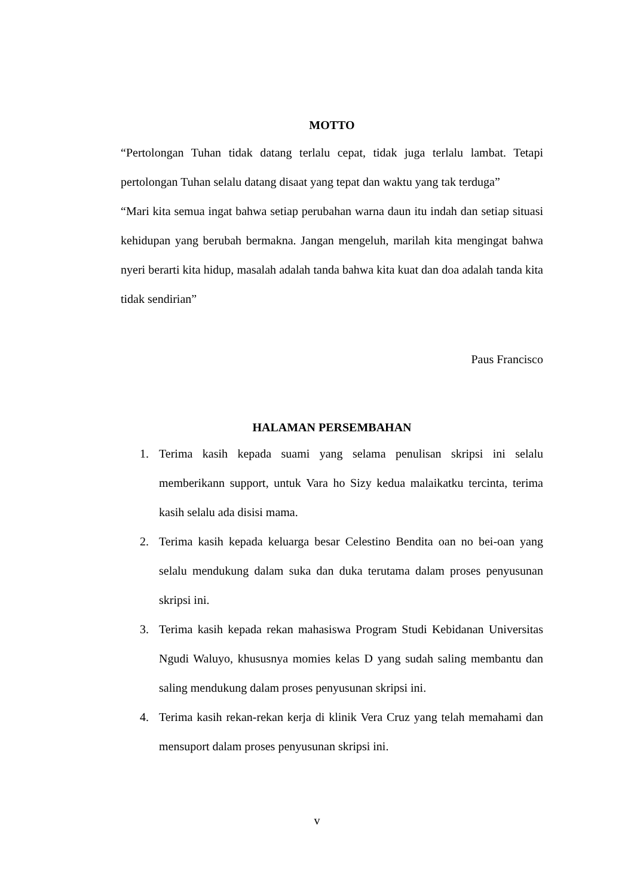MOTTO
“Pertolongan Tuhan tidak datang terlalu cepat, tidak juga terlalu lambat. Tetapi pertolongan Tuhan selalu datang disaat yang tepat dan waktu yang tak terduga”
“Mari kita semua ingat bahwa setiap perubahan warna daun itu indah dan setiap situasi kehidupan yang berubah bermakna. Jangan mengeluh, marilah kita mengingat bahwa nyeri berarti kita hidup, masalah adalah tanda bahwa kita kuat dan doa adalah tanda kita tidak sendirian”
Paus Francisco
HALAMAN PERSEMBAHAN
1. Terima kasih kepada suami yang selama penulisan skripsi ini selalu memberikann support, untuk Vara ho Sizy kedua malaikatku tercinta, terima kasih selalu ada disisi mama.
2. Terima kasih kepada keluarga besar Celestino Bendita oan no bei-oan yang selalu mendukung dalam suka dan duka terutama dalam proses penyusunan skripsi ini.
3. Terima kasih kepada rekan mahasiswa Program Studi Kebidanan Universitas Ngudi Waluyo, khususnya momies kelas D yang sudah saling membantu dan saling mendukung dalam proses penyusunan skripsi ini.
4. Terima kasih rekan-rekan kerja di klinik Vera Cruz yang telah memahami dan mensuport dalam proses penyusunan skripsi ini.
v